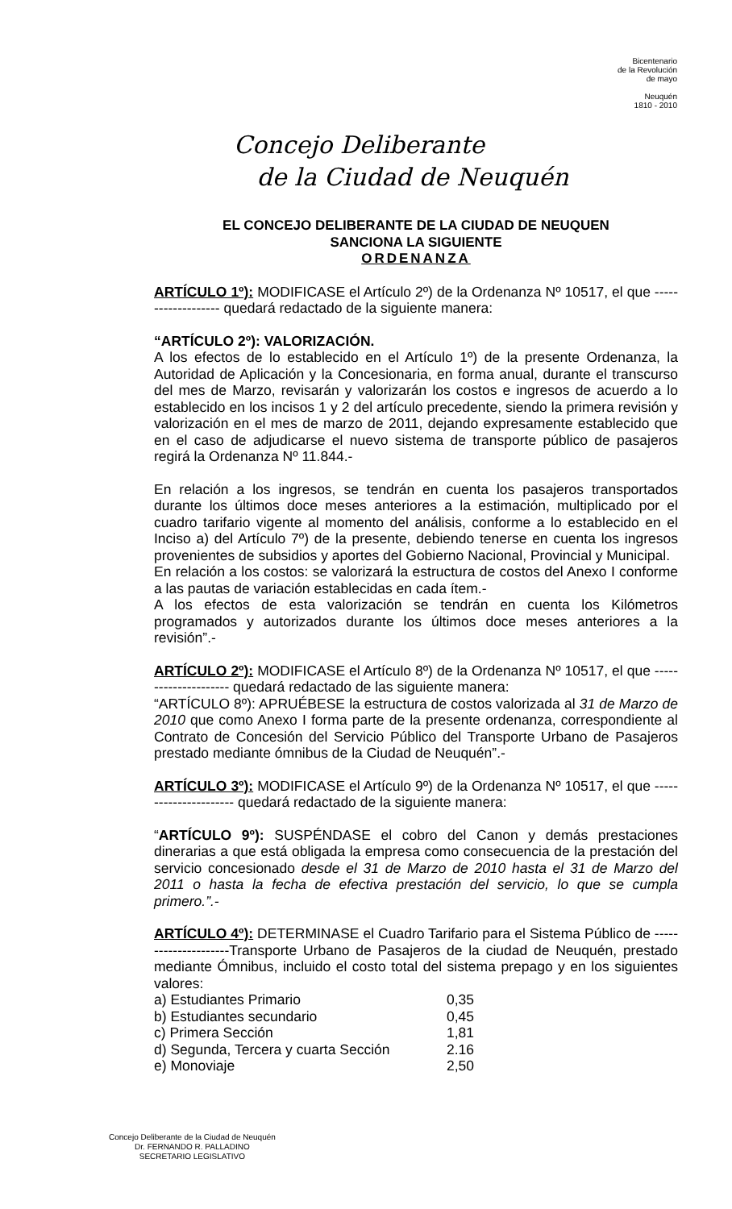Bicentenario
de la Revolución
de mayo
Neuquén
1810 - 2010
Concejo Deliberante
de la Ciudad de Neuquén
EL CONCEJO DELIBERANTE DE LA CIUDAD DE NEUQUEN
SANCIONA LA SIGUIENTE
ORDENANZA
ARTÍCULO 1º): MODIFICASE el Artículo 2º) de la Ordenanza Nº 10517, el que ------------------- quedará redactado de la siguiente manera:
“ARTÍCULO 2º): VALORIZACIÓN.
A los efectos de lo establecido en el Artículo 1º) de la presente Ordenanza, la Autoridad de Aplicación y la Concesionaria, en forma anual, durante el transcurso del mes de Marzo, revisarán y valorizarán los costos e ingresos de acuerdo a lo establecido en los incisos 1 y 2 del artículo precedente, siendo la primera revisión y valorización en el mes de marzo de 2011, dejando expresamente establecido que en el caso de adjudicarse el nuevo sistema de transporte público de pasajeros regirá la Ordenanza Nº 11.844.-
En relación a los ingresos, se tendrán en cuenta los pasajeros transportados durante los últimos doce meses anteriores a la estimación, multiplicado por el cuadro tarifario vigente al momento del análisis, conforme a lo establecido en el Inciso a) del Artículo 7º) de la presente, debiendo tenerse en cuenta los ingresos provenientes de subsidios y aportes del Gobierno Nacional, Provincial y Municipal.
En relación a los costos: se valorizará la estructura de costos del Anexo I conforme a las pautas de variación establecidas en cada ítem.-
A los efectos de esta valorización se tendrán en cuenta los Kilómetros programados y autorizados durante los últimos doce meses anteriores a la revisión”.-
ARTÍCULO 2º): MODIFICASE el Artículo 8º) de la Ordenanza Nº 10517, el que --------------------- quedará redactado de las siguiente manera:
“ARTÍCULO 8º): APRUÉBESE la estructura de costos valorizada al 31 de Marzo de 2010 que como Anexo I forma parte de la presente ordenanza, correspondiente al Contrato de Concesión del Servicio Público del Transporte Urbano de Pasajeros prestado mediante ómnibus de la Ciudad de Neuquén”.-
ARTÍCULO 3º): MODIFICASE el Artículo 9º) de la Ordenanza Nº 10517, el que ---------------------- quedará redactado de la siguiente manera:
“ARTÍCULO 9º): SUSPÉNDASE el cobro del Canon y demás prestaciones dinerarias a que está obligada la empresa como consecuencia de la prestación del servicio concesionado desde el 31 de Marzo de 2010 hasta el 31 de Marzo del 2011 o hasta la fecha de efectiva prestación del servicio, lo que se cumpla primero.”.-
ARTÍCULO 4º): DETERMINASE el Cuadro Tarifario para el Sistema Público de ---------------------Transporte Urbano de Pasajeros de la ciudad de Neuquén, prestado mediante Ómnibus, incluido el costo total del sistema prepago y en los siguientes valores:
| a) Estudiantes Primario | 0,35 |
| b) Estudiantes secundario | 0,45 |
| c) Primera Sección | 1,81 |
| d) Segunda, Tercera y cuarta Sección | 2.16 |
| e) Monoviaje | 2,50 |
Concejo Deliberante de la Ciudad de Neuquén
Dr. FERNANDO R. PALLADINO
SECRETARIO LEGISLATIVO